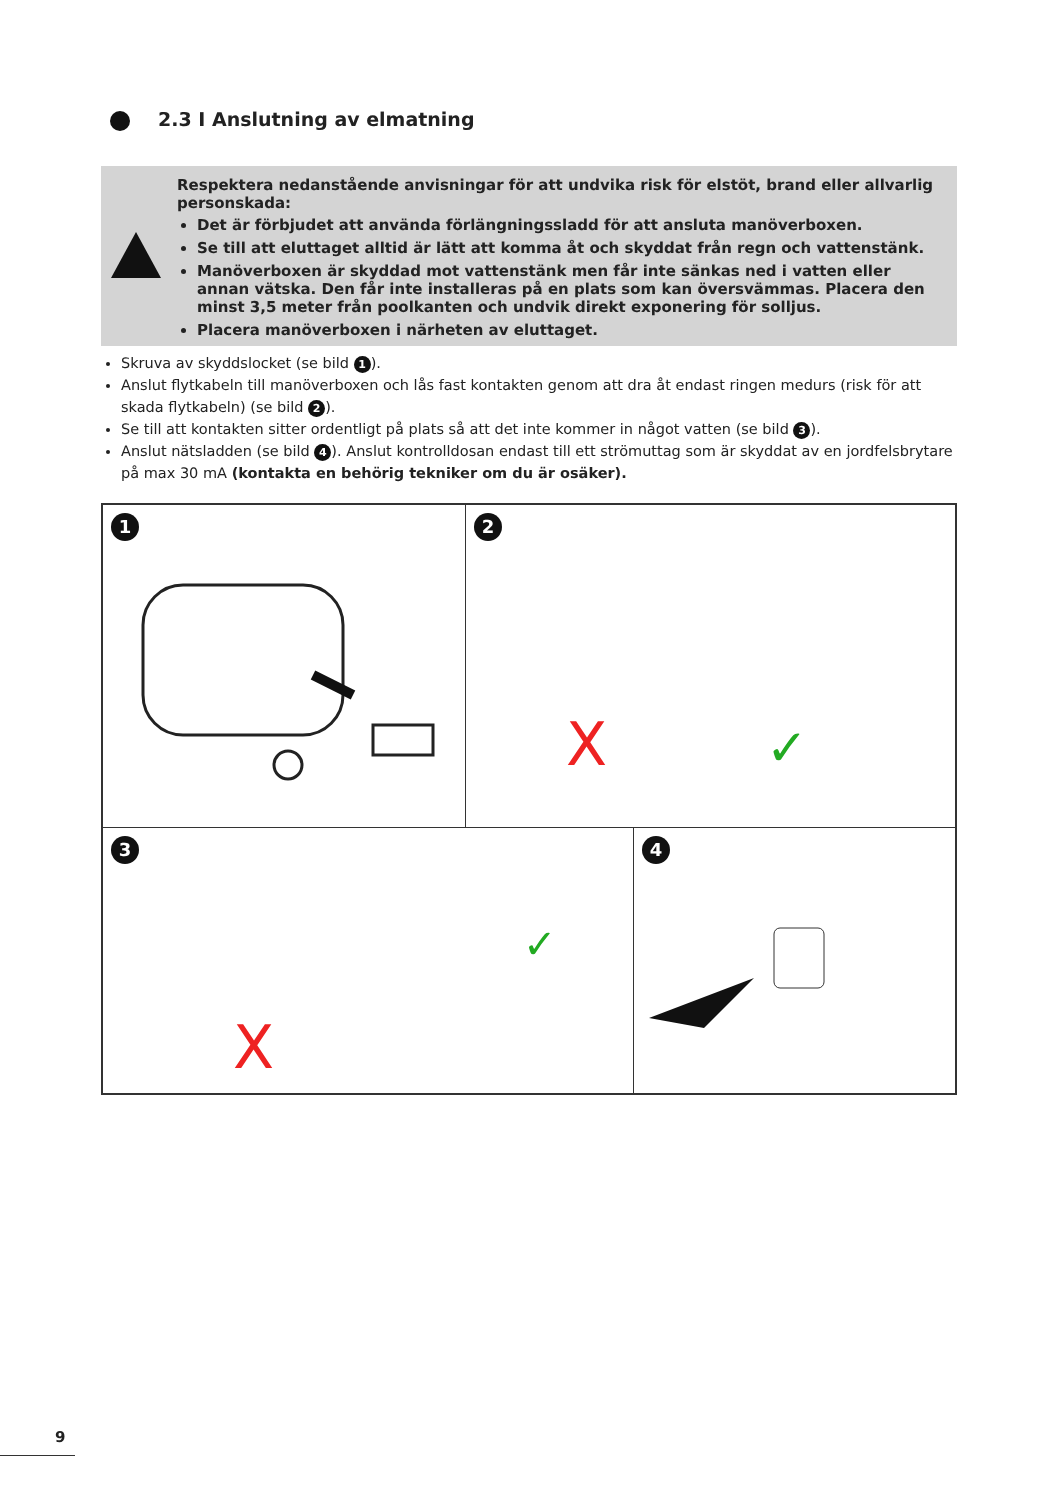2.3 I Anslutning av elmatning
Respektera nedanstående anvisningar för att undvika risk för elstöt, brand eller allvarlig personskada:
Det är förbjudet att använda förlängningssladd för att ansluta manöverboxen.
Se till att eluttaget alltid är lätt att komma åt och skyddat från regn och vattenstänk.
Manöverboxen är skyddad mot vattenstänk men får inte sänkas ned i vatten eller annan vätska. Den får inte installeras på en plats som kan översvämmas. Placera den minst 3,5 meter från poolkanten och undvik direkt exponering för solljus.
Placera manöverboxen i närheten av eluttaget.
Skruva av skyddslocket (se bild 1).
Anslut flytkabeln till manöverboxen och lås fast kontakten genom att dra åt endast ringen medurs (risk för att skada flytkabeln) (se bild 2).
Se till att kontakten sitter ordentligt på plats så att det inte kommer in något vatten (se bild 3).
Anslut nätsladden (se bild 4). Anslut kontrolldosan endast till ett strömuttag som är skyddat av en jordfelsbrytare på max 30 mA (kontakta en behörig tekniker om du är osäker).
1
2
X
✓
3
X
✓
4
9